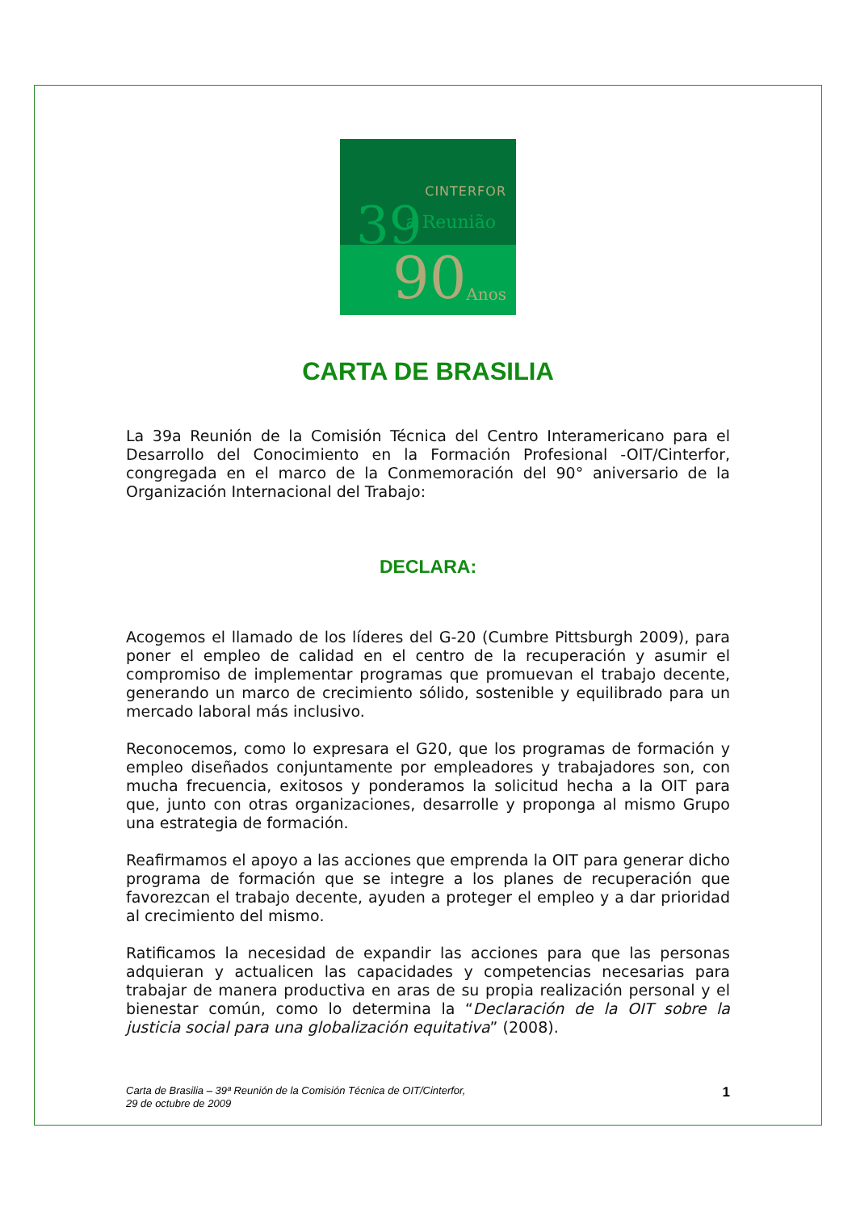CINTERFOR
39 a Reunião
90 Anos
CARTA DE BRASILIA
La 39a Reunión de la Comisión Técnica del Centro Interamericano para el Desarrollo del Conocimiento en la Formación Profesional -OIT/Cinterfor, congregada en el marco de la Conmemoración del 90° aniversario de la Organización Internacional del Trabajo:
DECLARA:
Acogemos el llamado de los líderes del G-20 (Cumbre Pittsburgh 2009), para poner el empleo de calidad en el centro de la recuperación y asumir el compromiso de implementar programas que promuevan el trabajo decente, generando un marco de crecimiento sólido, sostenible y equilibrado para un mercado laboral más inclusivo.
Reconocemos, como lo expresara el G20, que los programas de formación y empleo diseñados conjuntamente por empleadores y trabajadores son, con mucha frecuencia, exitosos y ponderamos la solicitud hecha a la OIT para que, junto con otras organizaciones, desarrolle y proponga al mismo Grupo una estrategia de formación.
Reafirmamos el apoyo a las acciones que emprenda la OIT para generar dicho programa de formación que se integre a los planes de recuperación que favorezcan el trabajo decente, ayuden a proteger el empleo y a dar prioridad al crecimiento del mismo.
Ratificamos la necesidad de expandir las acciones para que las personas adquieran y actualicen las capacidades y competencias necesarias para trabajar de manera productiva en aras de su propia realización personal y el bienestar común, como lo determina la “Declaración de la OIT sobre la justicia social para una globalización equitativa” (2008).
Carta de Brasilia – 39ª Reunión de la Comisión Técnica de OIT/Cinterfor,
29 de octubre de 2009 1